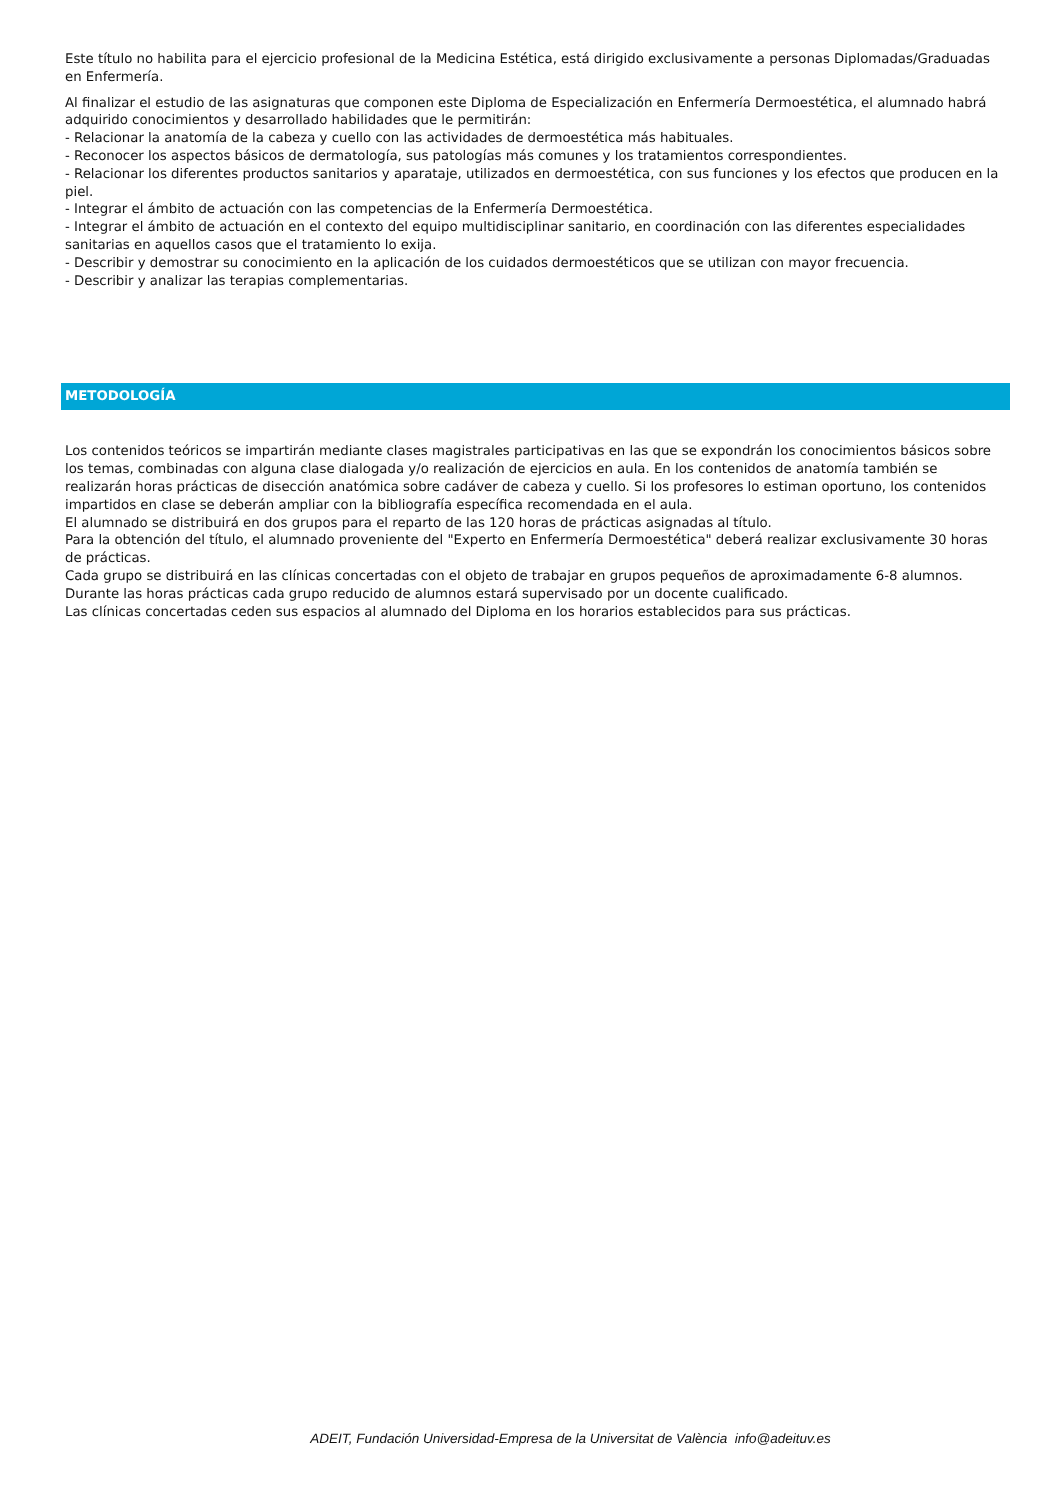Este título no habilita para el ejercicio profesional de la Medicina Estética, está dirigido exclusivamente a personas Diplomadas/Graduadas en Enfermería.
Al finalizar el estudio de las asignaturas que componen este Diploma de Especialización en Enfermería Dermoestética, el alumnado habrá adquirido conocimientos y desarrollado habilidades que le permitirán:
- Relacionar la anatomía de la cabeza y cuello con las actividades de dermoestética más habituales.
- Reconocer los aspectos básicos de dermatología, sus patologías más comunes y los tratamientos correspondientes.
- Relacionar los diferentes productos sanitarios y aparataje, utilizados en dermoestética, con sus funciones y los efectos que producen en la piel.
- Integrar el ámbito de actuación con las competencias de la Enfermería Dermoestética.
- Integrar el ámbito de actuación en el contexto del equipo multidisciplinar sanitario, en coordinación con las diferentes especialidades sanitarias en aquellos casos que el tratamiento lo exija.
- Describir y demostrar su conocimiento en la aplicación de los cuidados dermoestéticos que se utilizan con mayor frecuencia.
- Describir y analizar las terapias complementarias.
METODOLOGÍA
Los contenidos teóricos se impartirán mediante clases magistrales participativas en las que se expondrán los conocimientos básicos sobre los temas, combinadas con alguna clase dialogada y/o realización de ejercicios en aula. En los contenidos de anatomía también se realizarán horas prácticas de disección anatómica sobre cadáver de cabeza y cuello. Si los profesores lo estiman oportuno, los contenidos impartidos en clase se deberán ampliar con la bibliografía específica recomendada en el aula.
El alumnado se distribuirá en dos grupos para el reparto de las 120 horas de prácticas asignadas al título.
Para la obtención del título, el alumnado proveniente del "Experto en Enfermería Dermoestética" deberá realizar exclusivamente 30 horas de prácticas.
Cada grupo se distribuirá en las clínicas concertadas con el objeto de trabajar en grupos pequeños de aproximadamente 6-8 alumnos.
Durante las horas prácticas cada grupo reducido de alumnos estará supervisado por un docente cualificado.
Las clínicas concertadas ceden sus espacios al alumnado del Diploma en los horarios establecidos para sus prácticas.
ADEIT, Fundación Universidad-Empresa de la Universitat de València info@adeituv.es